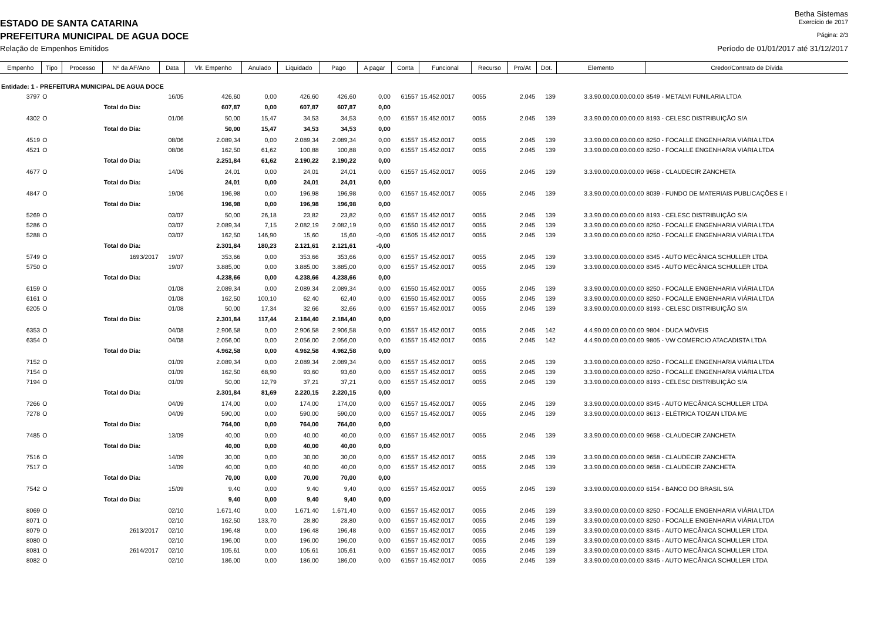Betha Sistemas
ESTADO DE SANTA CATARINA Exercício de 2017
PREFEITURA MUNICIPAL DE AGUA DOCE Página: 2/3
Relação de Empenhos Emitidos Período de 01/01/2017 até 31/12/2017
| Empenho | Tipo | Processo | Nº da AF/Ano | Data | Vlr. Empenho | Anulado | Liquidado | Pago | A pagar | Conta | Funcional | Recurso | Pro/At | Dot. | Elemento | Credor/Contrato de Dívida |
| --- | --- | --- | --- | --- | --- | --- | --- | --- | --- | --- | --- | --- | --- | --- | --- | --- |
| Entidade: 1 - PREFEITURA MUNICIPAL DE AGUA DOCE | | | | | | | | | | | | | | | | |
| 3797 | O | | | 16/05 | 426,60 | 0,00 | 426,60 | 426,60 | 0,00 | 61557 | 15.452.0017 | 0055 | 2.045 | 139 | 3.3.90.00.00.00.00.00 | 8549 - METALVI FUNILARIA LTDA |
| | | | Total do Dia: | | 607,87 | 0,00 | 607,87 | 607,87 | 0,00 | | | | | | | |
| 4302 | O | | | 01/06 | 50,00 | 15,47 | 34,53 | 34,53 | 0,00 | 61557 | 15.452.0017 | 0055 | 2.045 | 139 | 3.3.90.00.00.00.00.00 | 8193 - CELESC DISTRIBUIÇÃO S/A |
| | | | Total do Dia: | | 50,00 | 15,47 | 34,53 | 34,53 | 0,00 | | | | | | | |
| 4519 | O | | | 08/06 | 2.089,34 | 0,00 | 2.089,34 | 2.089,34 | 0,00 | 61557 | 15.452.0017 | 0055 | 2.045 | 139 | 3.3.90.00.00.00.00.00 | 8250 - FOCALLE ENGENHARIA VIÁRIA LTDA |
| 4521 | O | | | 08/06 | 162,50 | 61,62 | 100,88 | 100,88 | 0,00 | 61557 | 15.452.0017 | 0055 | 2.045 | 139 | 3.3.90.00.00.00.00.00 | 8250 - FOCALLE ENGENHARIA VIÁRIA LTDA |
| | | | Total do Dia: | | 2.251,84 | 61,62 | 2.190,22 | 2.190,22 | 0,00 | | | | | | | |
| 4677 | O | | | 14/06 | 24,01 | 0,00 | 24,01 | 24,01 | 0,00 | 61557 | 15.452.0017 | 0055 | 2.045 | 139 | 3.3.90.00.00.00.00.00 | 9658 - CLAUDECIR ZANCHETA |
| | | | Total do Dia: | | 24,01 | 0,00 | 24,01 | 24,01 | 0,00 | | | | | | | |
| 4847 | O | | | 19/06 | 196,98 | 0,00 | 196,98 | 196,98 | 0,00 | 61557 | 15.452.0017 | 0055 | 2.045 | 139 | 3.3.90.00.00.00.00.00 | 8039 - FUNDO DE MATERIAIS PUBLICAÇÕES E I |
| | | | Total do Dia: | | 196,98 | 0,00 | 196,98 | 196,98 | 0,00 | | | | | | | |
| 5269 | O | | | 03/07 | 50,00 | 26,18 | 23,82 | 23,82 | 0,00 | 61557 | 15.452.0017 | 0055 | 2.045 | 139 | 3.3.90.00.00.00.00.00 | 8193 - CELESC DISTRIBUIÇÃO S/A |
| 5286 | O | | | 03/07 | 2.089,34 | 7,15 | 2.082,19 | 2.082,19 | 0,00 | 61550 | 15.452.0017 | 0055 | 2.045 | 139 | 3.3.90.00.00.00.00.00 | 8250 - FOCALLE ENGENHARIA VIÁRIA LTDA |
| 5288 | O | | | 03/07 | 162,50 | 146,90 | 15,60 | 15,60 | -0,00 | 61505 | 15.452.0017 | 0055 | 2.045 | 139 | 3.3.90.00.00.00.00.00 | 8250 - FOCALLE ENGENHARIA VIÁRIA LTDA |
| | | | Total do Dia: | | 2.301,84 | 180,23 | 2.121,61 | 2.121,61 | -0,00 | | | | | | | |
| 5749 | O | | 1693/2017 | 19/07 | 353,66 | 0,00 | 353,66 | 353,66 | 0,00 | 61557 | 15.452.0017 | 0055 | 2.045 | 139 | 3.3.90.00.00.00.00.00 | 8345 - AUTO MECÂNICA SCHULLER LTDA |
| 5750 | O | | | 19/07 | 3.885,00 | 0,00 | 3.885,00 | 3.885,00 | 0,00 | 61557 | 15.452.0017 | 0055 | 2.045 | 139 | 3.3.90.00.00.00.00.00 | 8345 - AUTO MECÂNICA SCHULLER LTDA |
| | | | Total do Dia: | | 4.238,66 | 0,00 | 4.238,66 | 4.238,66 | 0,00 | | | | | | | |
| 6159 | O | | | 01/08 | 2.089,34 | 0,00 | 2.089,34 | 2.089,34 | 0,00 | 61550 | 15.452.0017 | 0055 | 2.045 | 139 | 3.3.90.00.00.00.00.00 | 8250 - FOCALLE ENGENHARIA VIÁRIA LTDA |
| 6161 | O | | | 01/08 | 162,50 | 100,10 | 62,40 | 62,40 | 0,00 | 61550 | 15.452.0017 | 0055 | 2.045 | 139 | 3.3.90.00.00.00.00.00 | 8250 - FOCALLE ENGENHARIA VIÁRIA LTDA |
| 6205 | O | | | 01/08 | 50,00 | 17,34 | 32,66 | 32,66 | 0,00 | 61557 | 15.452.0017 | 0055 | 2.045 | 139 | 3.3.90.00.00.00.00.00 | 8193 - CELESC DISTRIBUIÇÃO S/A |
| | | | Total do Dia: | | 2.301,84 | 117,44 | 2.184,40 | 2.184,40 | 0,00 | | | | | | | |
| 6353 | O | | | 04/08 | 2.906,58 | 0,00 | 2.906,58 | 2.906,58 | 0,00 | 61557 | 15.452.0017 | 0055 | 2.045 | 142 | 4.4.90.00.00.00.00.00 | 9804 - DUCA MÓVEIS |
| 6354 | O | | | 04/08 | 2.056,00 | 0,00 | 2.056,00 | 2.056,00 | 0,00 | 61557 | 15.452.0017 | 0055 | 2.045 | 142 | 4.4.90.00.00.00.00.00 | 9805 - VW COMERCIO ATACADISTA LTDA |
| | | | Total do Dia: | | 4.962,58 | 0,00 | 4.962,58 | 4.962,58 | 0,00 | | | | | | | |
| 7152 | O | | | 01/09 | 2.089,34 | 0,00 | 2.089,34 | 2.089,34 | 0,00 | 61557 | 15.452.0017 | 0055 | 2.045 | 139 | 3.3.90.00.00.00.00.00 | 8250 - FOCALLE ENGENHARIA VIÁRIA LTDA |
| 7154 | O | | | 01/09 | 162,50 | 68,90 | 93,60 | 93,60 | 0,00 | 61557 | 15.452.0017 | 0055 | 2.045 | 139 | 3.3.90.00.00.00.00.00 | 8250 - FOCALLE ENGENHARIA VIÁRIA LTDA |
| 7194 | O | | | 01/09 | 50,00 | 12,79 | 37,21 | 37,21 | 0,00 | 61557 | 15.452.0017 | 0055 | 2.045 | 139 | 3.3.90.00.00.00.00.00 | 8193 - CELESC DISTRIBUIÇÃO S/A |
| | | | Total do Dia: | | 2.301,84 | 81,69 | 2.220,15 | 2.220,15 | 0,00 | | | | | | | |
| 7266 | O | | | 04/09 | 174,00 | 0,00 | 174,00 | 174,00 | 0,00 | 61557 | 15.452.0017 | 0055 | 2.045 | 139 | 3.3.90.00.00.00.00.00 | 8345 - AUTO MECÂNICA SCHULLER LTDA |
| 7278 | O | | | 04/09 | 590,00 | 0,00 | 590,00 | 590,00 | 0,00 | 61557 | 15.452.0017 | 0055 | 2.045 | 139 | 3.3.90.00.00.00.00.00 | 8613 - ELÉTRICA TOIZAN LTDA ME |
| | | | Total do Dia: | | 764,00 | 0,00 | 764,00 | 764,00 | 0,00 | | | | | | | |
| 7485 | O | | | 13/09 | 40,00 | 0,00 | 40,00 | 40,00 | 0,00 | 61557 | 15.452.0017 | 0055 | 2.045 | 139 | 3.3.90.00.00.00.00.00 | 9658 - CLAUDECIR ZANCHETA |
| | | | Total do Dia: | | 40,00 | 0,00 | 40,00 | 40,00 | 0,00 | | | | | | | |
| 7516 | O | | | 14/09 | 30,00 | 0,00 | 30,00 | 30,00 | 0,00 | 61557 | 15.452.0017 | 0055 | 2.045 | 139 | 3.3.90.00.00.00.00.00 | 9658 - CLAUDECIR ZANCHETA |
| 7517 | O | | | 14/09 | 40,00 | 0,00 | 40,00 | 40,00 | 0,00 | 61557 | 15.452.0017 | 0055 | 2.045 | 139 | 3.3.90.00.00.00.00.00 | 9658 - CLAUDECIR ZANCHETA |
| | | | Total do Dia: | | 70,00 | 0,00 | 70,00 | 70,00 | 0,00 | | | | | | | |
| 7542 | O | | | 15/09 | 9,40 | 0,00 | 9,40 | 9,40 | 0,00 | 61557 | 15.452.0017 | 0055 | 2.045 | 139 | 3.3.90.00.00.00.00.00 | 6154 - BANCO DO BRASIL S/A |
| | | | Total do Dia: | | 9,40 | 0,00 | 9,40 | 9,40 | 0,00 | | | | | | | |
| 8069 | O | | | 02/10 | 1.671,40 | 0,00 | 1.671,40 | 1.671,40 | 0,00 | 61557 | 15.452.0017 | 0055 | 2.045 | 139 | 3.3.90.00.00.00.00.00 | 8250 - FOCALLE ENGENHARIA VIÁRIA LTDA |
| 8071 | O | | | 02/10 | 162,50 | 133,70 | 28,80 | 28,80 | 0,00 | 61557 | 15.452.0017 | 0055 | 2.045 | 139 | 3.3.90.00.00.00.00.00 | 8250 - FOCALLE ENGENHARIA VIÁRIA LTDA |
| 8079 | O | | 2613/2017 | 02/10 | 196,48 | 0,00 | 196,48 | 196,48 | 0,00 | 61557 | 15.452.0017 | 0055 | 2.045 | 139 | 3.3.90.00.00.00.00.00 | 8345 - AUTO MECÂNICA SCHULLER LTDA |
| 8080 | O | | | 02/10 | 196,00 | 0,00 | 196,00 | 196,00 | 0,00 | 61557 | 15.452.0017 | 0055 | 2.045 | 139 | 3.3.90.00.00.00.00.00 | 8345 - AUTO MECÂNICA SCHULLER LTDA |
| 8081 | O | | 2614/2017 | 02/10 | 105,61 | 0,00 | 105,61 | 105,61 | 0,00 | 61557 | 15.452.0017 | 0055 | 2.045 | 139 | 3.3.90.00.00.00.00.00 | 8345 - AUTO MECÂNICA SCHULLER LTDA |
| 8082 | O | | | 02/10 | 186,00 | 0,00 | 186,00 | 186,00 | 0,00 | 61557 | 15.452.0017 | 0055 | 2.045 | 139 | 3.3.90.00.00.00.00.00 | 8345 - AUTO MECÂNICA SCHULLER LTDA |